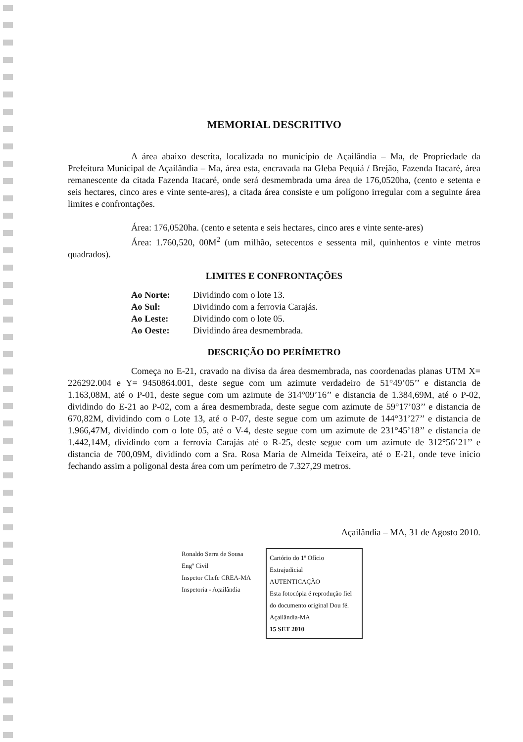MEMORIAL DESCRITIVO
A área abaixo descrita, localizada no município de Açailândia – Ma, de Propriedade da Prefeitura Municipal de Açailândia – Ma, área esta, encravada na Gleba Pequiá / Brejão, Fazenda Itacaré, área remanescente da citada Fazenda Itacaré, onde será desmembrada uma área de 176,0520ha, (cento e setenta e seis hectares, cinco ares e vinte sente-ares), a citada área consiste e um polígono irregular com a seguinte área limites e confrontações.
Área: 176,0520ha. (cento e setenta e seis hectares, cinco ares e vinte sente-ares)
Área: 1.760,520, 00M<sup>2</sup> (um milhão, setecentos e sessenta mil, quinhentos e vinte metros quadrados).
LIMITES E CONFRONTAÇÕES
Ao Norte: Dividindo com o lote 13.
Ao Sul: Dividindo com a ferrovia Carajás.
Ao Leste: Dividindo com o lote 05.
Ao Oeste: Dividindo área desmembrada.
DESCRIÇÃO DO PERÍMETRO
Começa no E-21, cravado na divisa da área desmembrada, nas coordenadas planas UTM X= 226292.004 e Y= 9450864.001, deste segue com um azimute verdadeiro de 51°49’05’’ e distancia de 1.163,08M, até o P-01, deste segue com um azimute de 314°09’16’’ e distancia de 1.384,69M, até o P-02, dividindo do E-21 ao P-02, com a área desmembrada, deste segue com azimute de 59°17’03’’ e distancia de 670,82M, dividindo com o Lote 13, até o P-07, deste segue com um azimute de 144°31’27’’ e distancia de 1.966,47M, dividindo com o lote 05, até o V-4, deste segue com um azimute de 231°45’18’’ e distancia de 1.442,14M, dividindo com a ferrovia Carajás até o R-25, deste segue com um azimute de 312°56’21’’ e distancia de 700,09M, dividindo com a Sra. Rosa Maria de Almeida Teixeira, até o E-21, onde teve inicio fechando assim a poligonal desta área com um perímetro de 7.327,29 metros.
Açailândia – MA, 31 de Agosto 2010.
Ronaldo Serra de Sousa
Engº Civil
Inspetor Chefe CREA-MA
Inspetoria - Açailândia
Cartório do 1º Ofício Extrajudicial
AUTENTICAÇÃO
Esta fotocópia é reprodução fiel do documento original Dou fé. Açailândia-MA
15 SET 2010